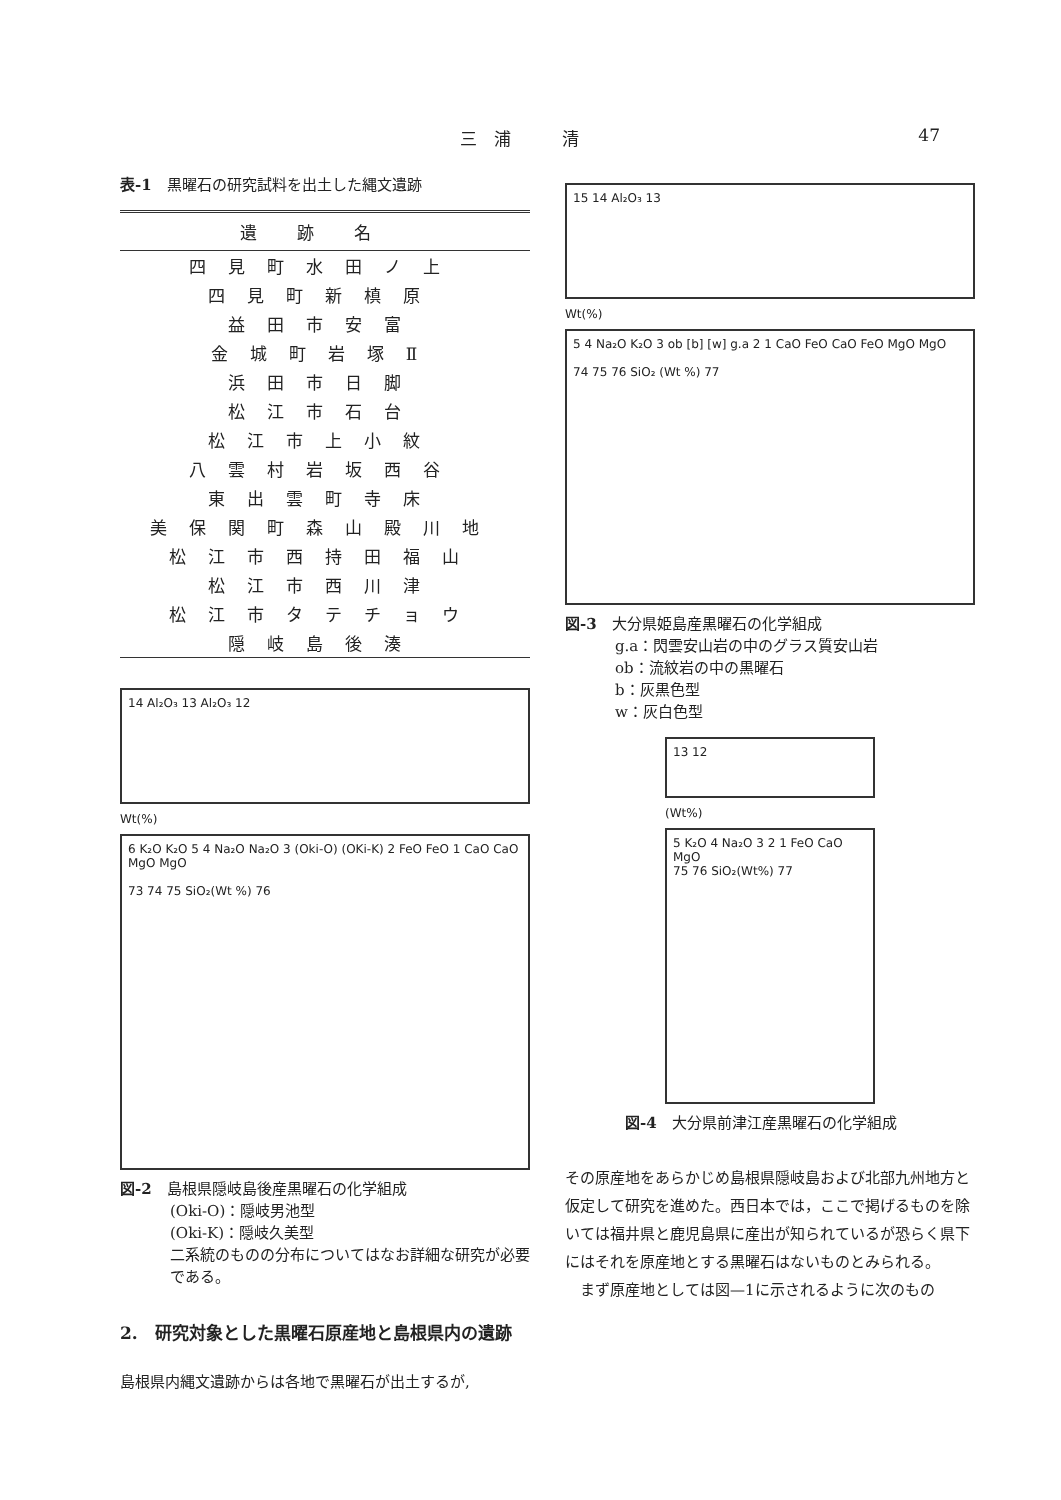三　浦　　　清 47
表-1　黒曜石の研究試料を出土した縄文遺跡
| 遺跡名 |
| --- |
| 四見町水田ノ上 |
| 四見町新槙原 |
| 益田市安富 |
| 金城町岩塚Ⅱ |
| 浜田市日脚 |
| 松江市石台 |
| 松江市上小紋 |
| 八雲村岩坂西谷 |
| 東出雲町寺床 |
| 美保関町森山殿川地 |
| 松江市西持田福山 |
| 松江市西川津 |
| 松江市タテチョウ |
| 隠岐島後湊 |
14 Al₂O₃ 13 Al₂O₃ 12
Wt(%)
6 K₂O K₂O 5 4 Na₂O Na₂O 3 (Oki-O) (OKi-K) 2 FeO FeO 1 CaO CaO MgO MgO
73 74 75 SiO₂(Wt %) 76
図-2　島根県隠岐島後産黒曜石の化学組成
(Oki-O)：隠岐男池型
(Oki-K)：隠岐久美型
二系統のものの分布についてはなお詳細な研究が必要である。
2.　研究対象とした黒曜石原産地と島根県内の遺跡
島根県内縄文遺跡からは各地で黒曜石が出土するが,
15 14 Al₂O₃ 13
Wt(%)
5 4 Na₂O K₂O 3 ob [b] [w] g.a 2 1 CaO FeO CaO FeO MgO MgO
74 75 76 SiO₂ (Wt %) 77
図-3　大分県姫島産黒曜石の化学組成
g.a：閃雲安山岩の中のグラス質安山岩
ob：流紋岩の中の黒曜石
b：灰黒色型
w：灰白色型
13 12
(Wt%)
5 K₂O 4 Na₂O 3 2 1 FeO CaO MgO
75 76 SiO₂(Wt%) 77
図-4　大分県前津江産黒曜石の化学組成
その原産地をあらかじめ島根県隠岐島および北部九州地方と仮定して研究を進めた。西日本では，ここで掲げるものを除いては福井県と鹿児島県に産出が知られているが恐らく県下にはそれを原産地とする黒曜石はないものとみられる。
　まず原産地としては図—1に示されるように次のもの